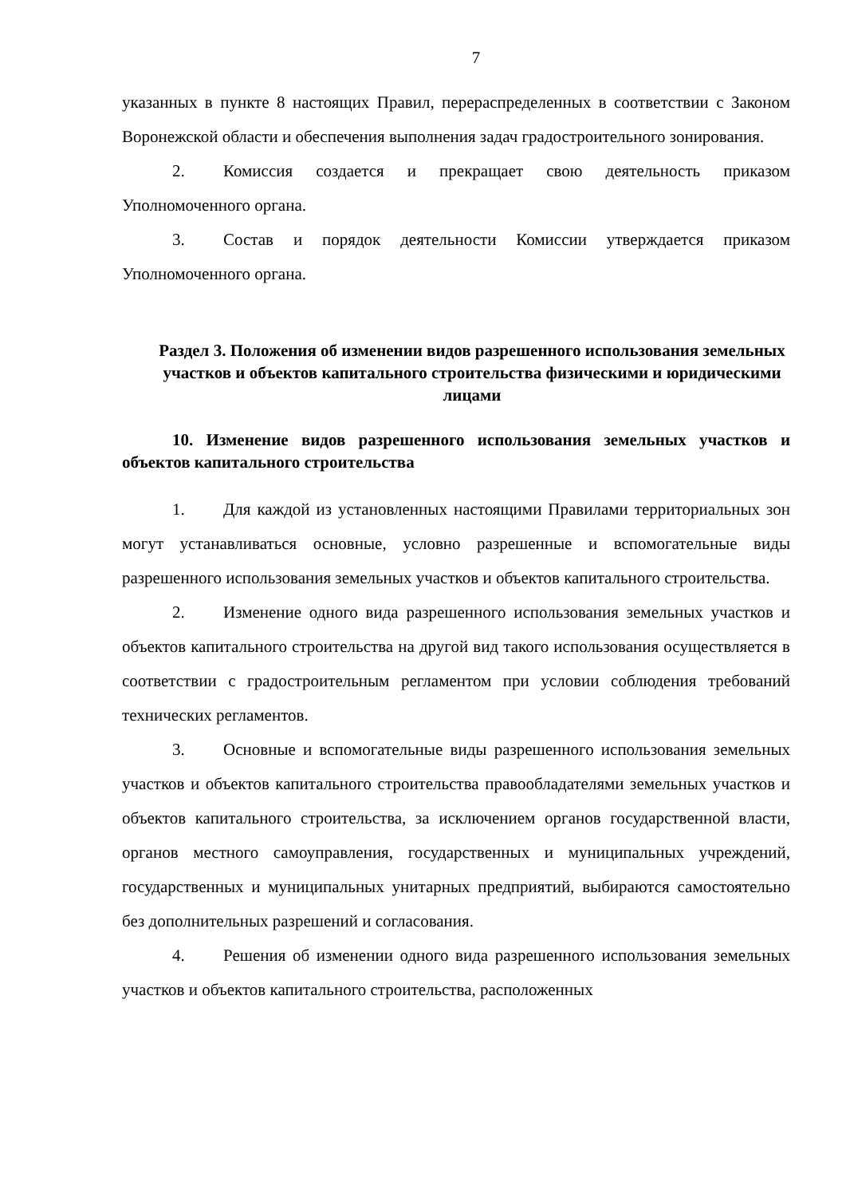7
указанных в пункте 8 настоящих Правил, перераспределенных в соответствии с Законом Воронежской области и обеспечения выполнения задач градостроительного зонирования.
2. Комиссия создается и прекращает свою деятельность приказом Уполномоченного органа.
3. Состав и порядок деятельности Комиссии утверждается приказом Уполномоченного органа.
Раздел 3. Положения об изменении видов разрешенного использования земельных участков и объектов капитального строительства физическими и юридическими лицами
10. Изменение видов разрешенного использования земельных участков и объектов капитального строительства
1. Для каждой из установленных настоящими Правилами территориальных зон могут устанавливаться основные, условно разрешенные и вспомогательные виды разрешенного использования земельных участков и объектов капитального строительства.
2. Изменение одного вида разрешенного использования земельных участков и объектов капитального строительства на другой вид такого использования осуществляется в соответствии с градостроительным регламентом при условии соблюдения требований технических регламентов.
3. Основные и вспомогательные виды разрешенного использования земельных участков и объектов капитального строительства правообладателями земельных участков и объектов капитального строительства, за исключением органов государственной власти, органов местного самоуправления, государственных и муниципальных учреждений, государственных и муниципальных унитарных предприятий, выбираются самостоятельно без дополнительных разрешений и согласования.
4. Решения об изменении одного вида разрешенного использования земельных участков и объектов капитального строительства, расположенных